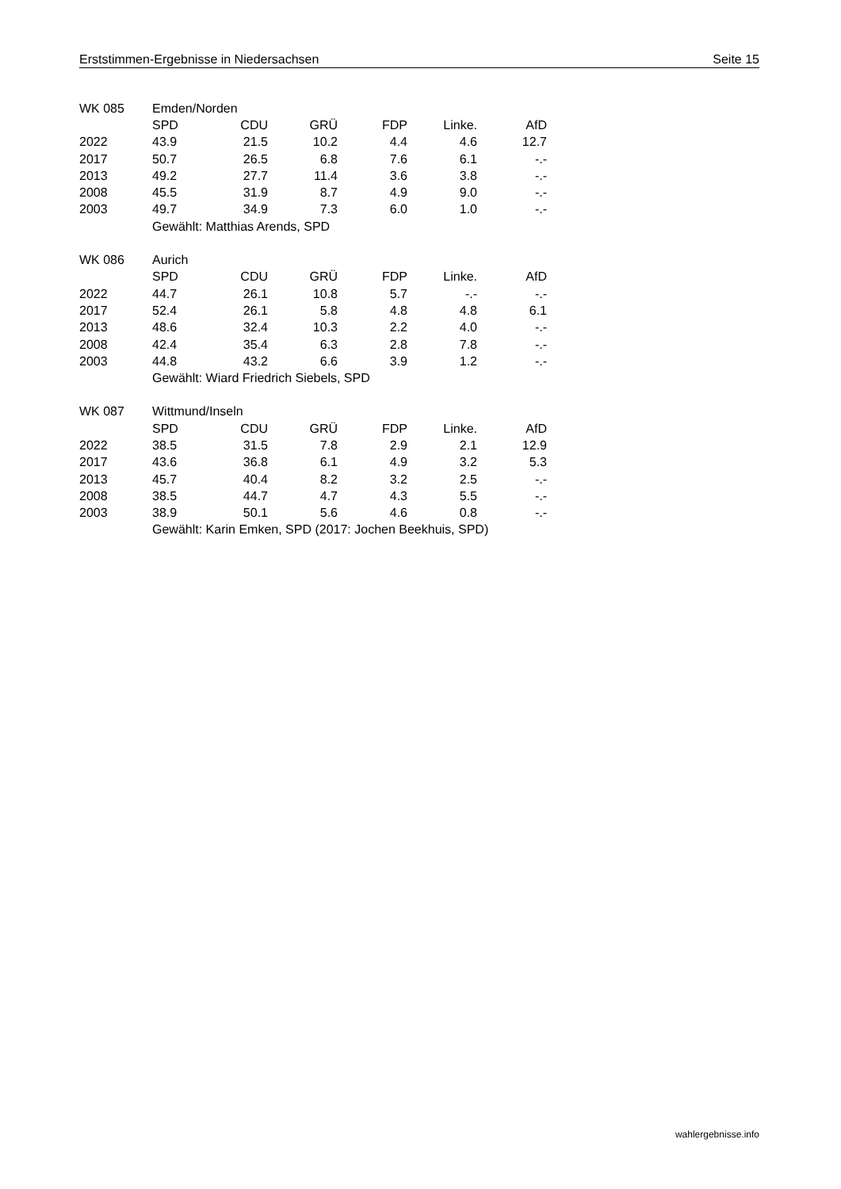Erststimmen-Ergebnisse in Niedersachsen Seite 15
| WK 085 | Emden/Norden | | | | | |
| | SPD | CDU | GRÜ | FDP | Linke. | AfD |
| 2022 | 43.9 | 21.5 | 10.2 | 4.4 | 4.6 | 12.7 |
| 2017 | 50.7 | 26.5 | 6.8 | 7.6 | 6.1 | -.- |
| 2013 | 49.2 | 27.7 | 11.4 | 3.6 | 3.8 | -.- |
| 2008 | 45.5 | 31.9 | 8.7 | 4.9 | 9.0 | -.- |
| 2003 | 49.7 | 34.9 | 7.3 | 6.0 | 1.0 | -.- |
| | Gewählt: Matthias Arends, SPD | | | | | |
| WK 086 | Aurich | | | | | |
| | SPD | CDU | GRÜ | FDP | Linke. | AfD |
| 2022 | 44.7 | 26.1 | 10.8 | 5.7 | -.- | -.- |
| 2017 | 52.4 | 26.1 | 5.8 | 4.8 | 4.8 | 6.1 |
| 2013 | 48.6 | 32.4 | 10.3 | 2.2 | 4.0 | -.- |
| 2008 | 42.4 | 35.4 | 6.3 | 2.8 | 7.8 | -.- |
| 2003 | 44.8 | 43.2 | 6.6 | 3.9 | 1.2 | -.- |
| | Gewählt: Wiard Friedrich Siebels, SPD | | | | | |
| WK 087 | Wittmund/Inseln | | | | | |
| | SPD | CDU | GRÜ | FDP | Linke. | AfD |
| 2022 | 38.5 | 31.5 | 7.8 | 2.9 | 2.1 | 12.9 |
| 2017 | 43.6 | 36.8 | 6.1 | 4.9 | 3.2 | 5.3 |
| 2013 | 45.7 | 40.4 | 8.2 | 3.2 | 2.5 | -.- |
| 2008 | 38.5 | 44.7 | 4.7 | 4.3 | 5.5 | -.- |
| 2003 | 38.9 | 50.1 | 5.6 | 4.6 | 0.8 | -.- |
| | Gewählt: Karin Emken, SPD (2017: Jochen Beekhuis, SPD) | | | | | |
wahlergebnisse.info